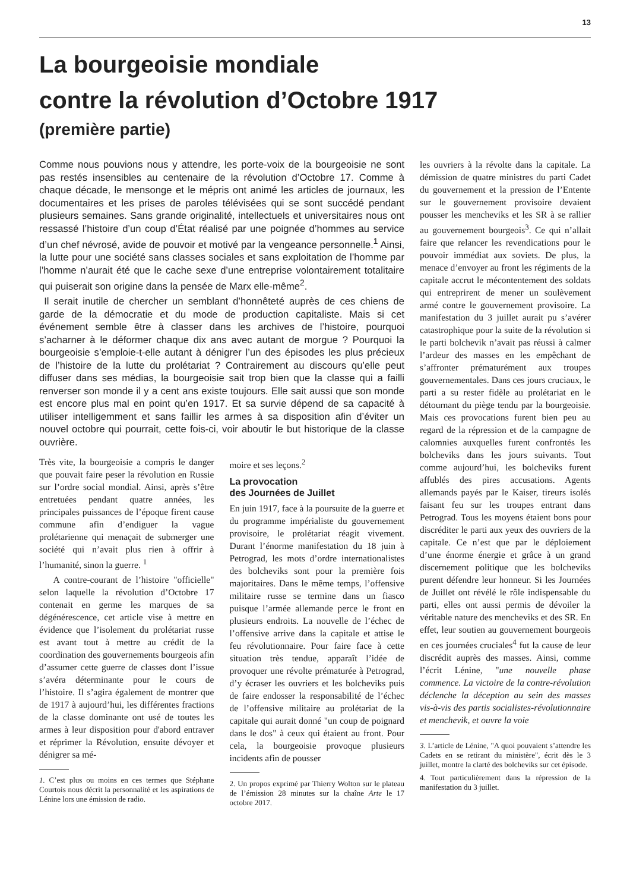13
La bourgeoisie mondiale
contre la révolution d’Octobre 1917
(première partie)
Comme nous pouvions nous y attendre, les porte-voix de la bourgeoisie ne sont pas restés insensibles au centenaire de la révolution d’Octobre 17. Comme à chaque décade, le mensonge et le mépris ont animé les articles de journaux, les documentaires et les prises de paroles télévisées qui se sont succédé pendant plusieurs semaines. Sans grande originalité, intellectuels et universitaires nous ont ressassé l’histoire d’un coup d’État réalisé par une poignée d’hommes au service d’un chef névrosé, avide de pouvoir et motivé par la vengeance personnelle.<sup>1</sup> Ainsi, la lutte pour une société sans classes sociales et sans exploitation de l’homme par l’homme n’aurait été que le cache sexe d’une entreprise volontairement totalitaire qui puiserait son origine dans la pensée de Marx elle-même<sup>2</sup>.
Il serait inutile de chercher un semblant d’honnêteté auprès de ces chiens de garde de la démocratie et du mode de production capitaliste. Mais si cet événement semble être à classer dans les archives de l’histoire, pourquoi s’acharner à le déformer chaque dix ans avec autant de morgue ? Pourquoi la bourgeoisie s’emploie-t-elle autant à dénigrer l’un des épisodes les plus précieux de l’histoire de la lutte du prolétariat ? Contrairement au discours qu’elle peut diffuser dans ses médias, la bourgeoisie sait trop bien que la classe qui a failli renverser son monde il y a cent ans existe toujours. Elle sait aussi que son monde est encore plus mal en point qu’en 1917. Et sa survie dépend de sa capacité à utiliser intelligemment et sans faillir les armes à sa disposition afin d’éviter un nouvel octobre qui pourrait, cette fois-ci, voir aboutir le but historique de la classe ouvrière.
Très vite, la bourgeoisie a compris le danger que pouvait faire peser la révolution en Russie sur l’ordre social mondial. Ainsi, après s’être entretuées pendant quatre années, les principales puissances de l’époque firent cause commune afin d’endiguer la vague prolétarienne qui menaçait de submerger une société qui n’avait plus rien à offrir à l’humanité, sinon la guerre. <sup>1</sup>
A contre-courant de l’histoire "officielle" selon laquelle la révolution d’Octobre 17 contenait en germe les marques de sa dégénérescence, cet article vise à mettre en évidence que l’isolement du prolétariat russe est avant tout à mettre au crédit de la coordination des gouvernements bourgeois afin d’assumer cette guerre de classes dont l’issue s’avéra déterminante pour le cours de l’histoire. Il s’agira également de montrer que de 1917 à aujourd’hui, les différentes fractions de la classe dominante ont usé de toutes les armes à leur disposition pour d'abord entraver et réprimer la Révolution, ensuite dévoyer et dénigrer sa mé-
1. C’est plus ou moins en ces termes que Stéphane Courtois nous décrit la personnalité et les aspirations de Lénine lors une émission de radio.
moire et ses leçons.<sup>2</sup>
La provocation
des Journées de Juillet
En juin 1917, face à la poursuite de la guerre et du programme impérialiste du gouvernement provisoire, le prolétariat réagit vivement. Durant l’énorme manifestation du 18 juin à Petrograd, les mots d’ordre internationalistes des bolcheviks sont pour la première fois majoritaires. Dans le même temps, l’offensive militaire russe se termine dans un fiasco puisque l’armée allemande perce le front en plusieurs endroits. La nouvelle de l’échec de l’offensive arrive dans la capitale et attise le feu révolutionnaire. Pour faire face à cette situation très tendue, apparaît l’idée de provoquer une révolte prématurée à Petrograd, d’y écraser les ouvriers et les bolcheviks puis de faire endosser la responsabilité de l’échec de l’offensive militaire au prolétariat de la capitale qui aurait donné "un coup de poignard dans le dos" à ceux qui étaient au front. Pour cela, la bourgeoisie provoque plusieurs incidents afin de pousser
2. Un propos exprimé par Thierry Wolton sur le plateau de l’émission 28 minutes sur la chaîne Arte le 17 octobre 2017.
les ouvriers à la révolte dans la capitale. La démission de quatre ministres du parti Cadet du gouvernement et la pression de l’Entente sur le gouvernement provisoire devaient pousser les mencheviks et les SR à se rallier au gouvernement bourgeois<sup>3</sup>. Ce qui n’allait faire que relancer les revendications pour le pouvoir immédiat aux soviets. De plus, la menace d’envoyer au front les régiments de la capitale accrut le mécontentement des soldats qui entreprirent de mener un soulèvement armé contre le gouvernement provisoire. La manifestation du 3 juillet aurait pu s’avérer catastrophique pour la suite de la révolution si le parti bolchevik n’avait pas réussi à calmer l’ardeur des masses en les empêchant de s’affronter prématurément aux troupes gouvernementales. Dans ces jours cruciaux, le parti a su rester fidèle au prolétariat en le détournant du piège tendu par la bourgeoisie. Mais ces provocations furent bien peu au regard de la répression et de la campagne de calomnies auxquelles furent confrontés les bolcheviks dans les jours suivants. Tout comme aujourd’hui, les bolcheviks furent affublés des pires accusations. Agents allemands payés par le Kaiser, tireurs isolés faisant feu sur les troupes entrant dans Petrograd. Tous les moyens étaient bons pour discréditer le parti aux yeux des ouvriers de la capitale. Ce n’est que par le déploiement d’une énorme énergie et grâce à un grand discernement politique que les bolcheviks purent défendre leur honneur. Si les Journées de Juillet ont révélé le rôle indispensable du parti, elles ont aussi permis de dévoiler la véritable nature des mencheviks et des SR. En effet, leur soutien au gouvernement bourgeois en ces journées cruciales<sup>4</sup> fut la cause de leur discrédit auprès des masses. Ainsi, comme l’écrit Lénine, "une nouvelle phase commence. La victoire de la contre-révolution déclenche la déception au sein des masses vis-à-vis des partis socialistes-révolutionnaire et menchevik, et ouvre la voie
3. L’article de Lénine, "A quoi pouvaient s’attendre les Cadets en se retirant du ministère", écrit dès le 3 juillet, montre la clarté des bolcheviks sur cet épisode.
4. Tout particulièrement dans la répression de la manifestation du 3 juillet.